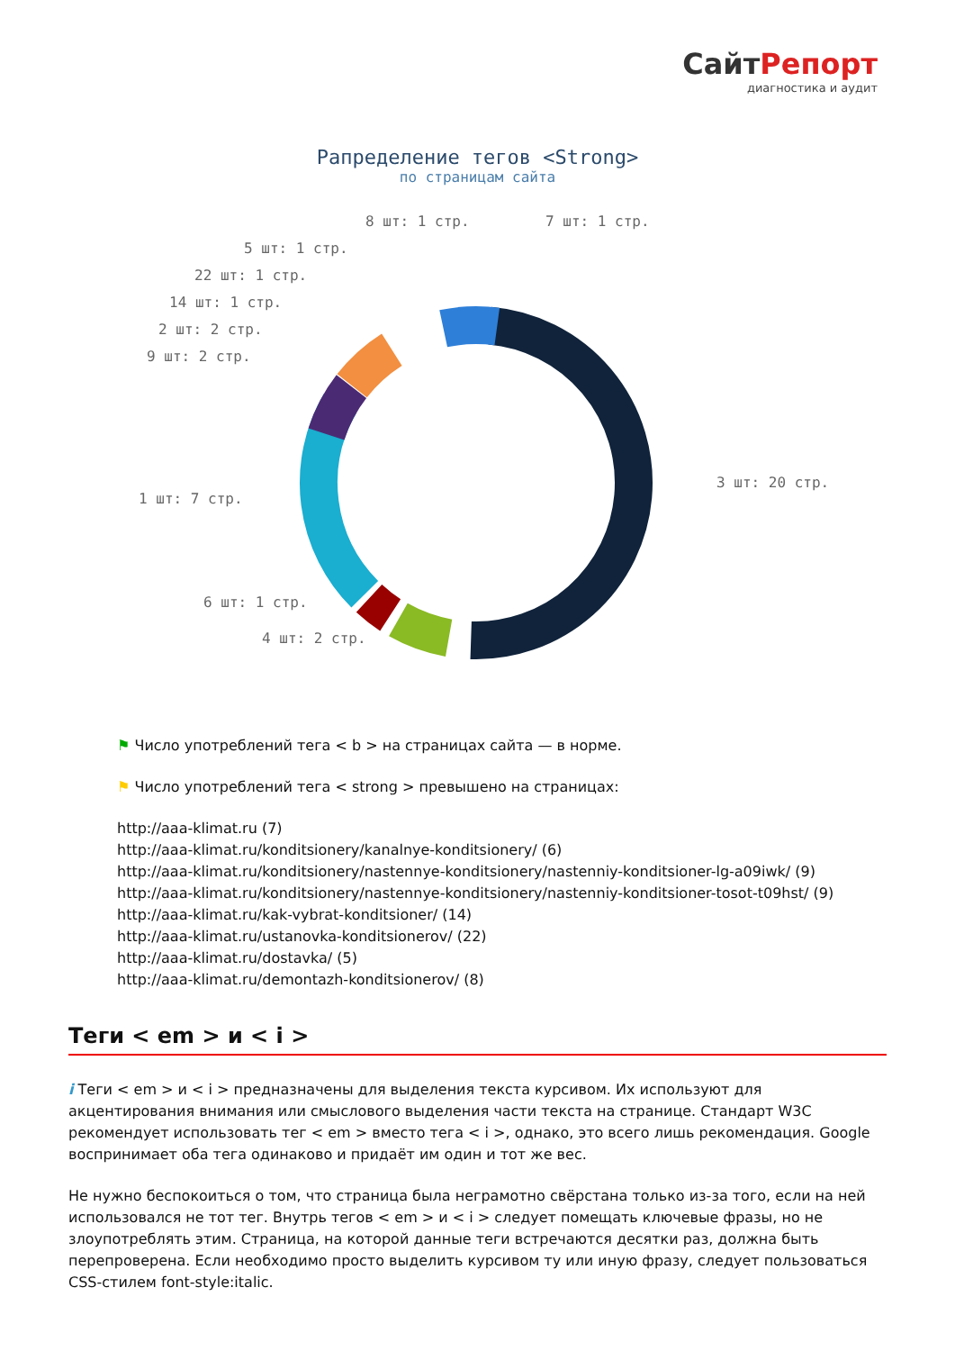СайтРепорт
диагностика и аудит
Рапределение тегов <Strong>
по страницам сайта
8 шт: 1 стр. 7 шт: 1 стр.
5 шт: 1 стр.
22 шт: 1 стр.
14 шт: 1 стр.
2 шт: 2 стр.
9 шт: 2 стр.
3 шт: 20 стр.
1 шт: 7 стр.
6 шт: 1 стр.
4 шт: 2 стр.
⚑ Число употреблений тега < b > на страницах сайта — в норме.
⚑ Число употреблений тега < strong > превышено на страницах:
http://aaa-klimat.ru (7)
http://aaa-klimat.ru/konditsionery/kanalnye-konditsionery/ (6)
http://aaa-klimat.ru/konditsionery/nastennye-konditsionery/nastenniy-konditsioner-lg-a09iwk/ (9)
http://aaa-klimat.ru/konditsionery/nastennye-konditsionery/nastenniy-konditsioner-tosot-t09hst/ (9)
http://aaa-klimat.ru/kak-vybrat-konditsioner/ (14)
http://aaa-klimat.ru/ustanovka-konditsionerov/ (22)
http://aaa-klimat.ru/dostavka/ (5)
http://aaa-klimat.ru/demontazh-konditsionerov/ (8)
Теги < em > и < i >
i Теги < em > и < i > предназначены для выделения текста курсивом. Их используют для акцентирования внимания или смыслового выделения части текста на странице. Стандарт W3C рекомендует использовать тег < em > вместо тега < i >, однако, это всего лишь рекомендация. Google воспринимает оба тега одинаково и придаёт им один и тот же вес.
Не нужно беспокоиться о том, что страница была неграмотно свёрстана только из-за того, если на ней использовался не тот тег. Внутрь тегов < em > и < i > следует помещать ключевые фразы, но не злоупотреблять этим. Страница, на которой данные теги встречаются десятки раз, должна быть перепроверена. Если необходимо просто выделить курсивом ту или иную фразу, следует пользоваться CSS-стилем font-style:italic.